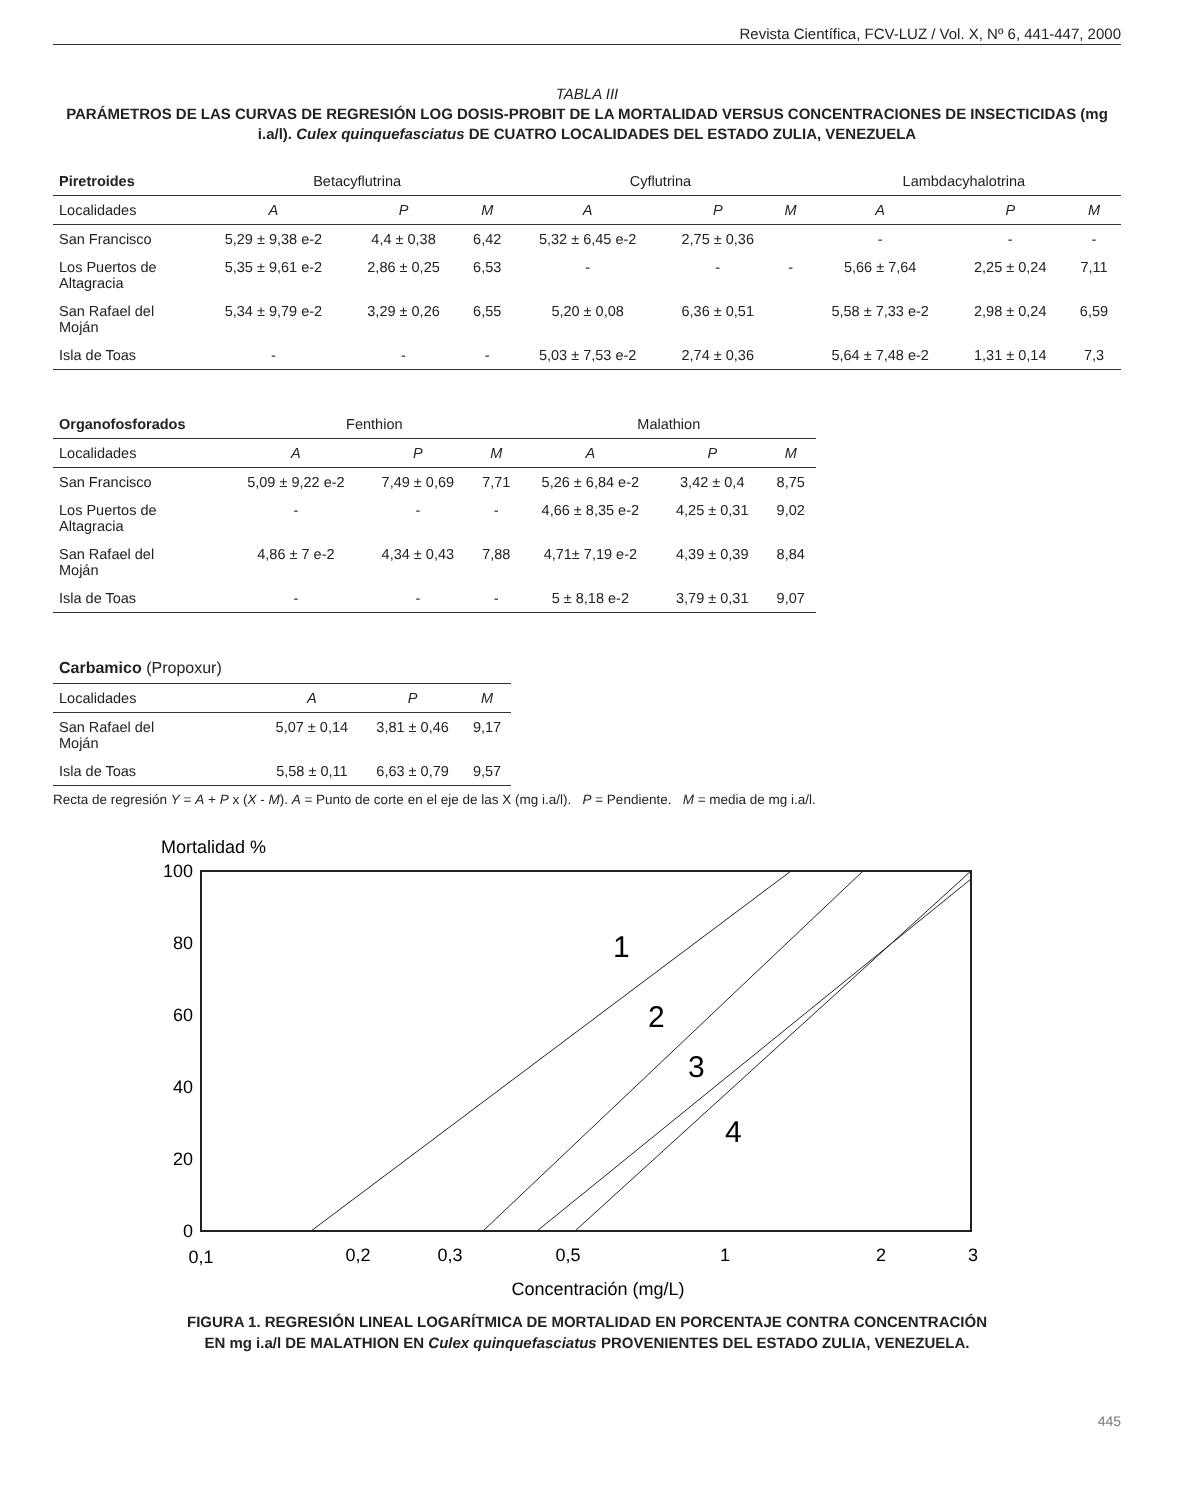Revista Científica, FCV-LUZ / Vol. X, Nº 6, 441-447, 2000
TABLA III
PARÁMETROS DE LAS CURVAS DE REGRESIÓN LOG DOSIS-PROBIT DE LA MORTALIDAD VERSUS CONCENTRACIONES DE INSECTICIDAS (mg i.a/l). Culex quinquefasciatus DE CUATRO LOCALIDADES DEL ESTADO ZULIA, VENEZUELA
| Piretroides | Betacyflutrina | | | Cyflutrina | | | Lambdacyhalotrina | | |
| --- | --- | --- | --- | --- | --- | --- | --- | --- | --- |
| Localidades | A | P | M | A | P | M | A | P | M |
| San Francisco | 5,29 ± 9,38 e-2 | 4,4 ± 0,38 | 6,42 | 5,32 ± 6,45 e-2 | 2,75 ± 0,36 | | - | - | - |
| Los Puertos de Altagracia | 5,35 ± 9,61 e-2 | 2,86 ± 0,25 | 6,53 | - | - | - | 5,66 ± 7,64 | 2,25 ± 0,24 | 7,11 |
| San Rafael del Moján | 5,34 ± 9,79 e-2 | 3,29 ± 0,26 | 6,55 | 5,20 ± 0,08 | 6,36 ± 0,51 | | 5,58 ± 7,33 e-2 | 2,98 ± 0,24 | 6,59 |
| Isla de Toas | - | - | - | 5,03 ± 7,53 e-2 | 2,74 ± 0,36 | | 5,64 ± 7,48 e-2 | 1,31 ± 0,14 | 7,3 |
| Organofosforados | Fenthion | | | Malathion | | |
| --- | --- | --- | --- | --- | --- | --- |
| Localidades | A | P | M | A | P | M |
| San Francisco | 5,09 ± 9,22 e-2 | 7,49 ± 0,69 | 7,71 | 5,26 ± 6,84 e-2 | 3,42 ± 0,4 | 8,75 |
| Los Puertos de Altagracia | - | - | - | 4,66 ± 8,35 e-2 | 4,25 ± 0,31 | 9,02 |
| San Rafael del Moján | 4,86 ± 7 e-2 | 4,34 ± 0,43 | 7,88 | 4,71± 7,19 e-2 | 4,39 ± 0,39 | 8,84 |
| Isla de Toas | - | - | - | 5 ± 8,18 e-2 | 3,79 ± 0,31 | 9,07 |
| Carbamico (Propoxur) | | | |
| --- | --- | --- | --- |
| Localidades | A | P | M |
| San Rafael del Moján | 5,07 ± 0,14 | 3,81 ± 0,46 | 9,17 |
| Isla de Toas | 5,58 ± 0,11 | 6,63 ± 0,79 | 9,57 |
Recta de regresión Y = A + P x (X - M). A = Punto de corte en el eje de las X (mg i.a/l). P = Pendiente. M = media de mg i.a/l.
Mortalidad %
100
80
60
40
20
0
1
2
3
4
0,1
0,2
0,3
0,5
1
2
3
Concentración (mg/L)
FIGURA 1. REGRESIÓN LINEAL LOGARÍTMICA DE MORTALIDAD EN PORCENTAJE CONTRA CONCENTRACIÓN
EN mg i.a/l DE MALATHION EN Culex quinquefasciatus PROVENIENTES DEL ESTADO ZULIA, VENEZUELA.
445